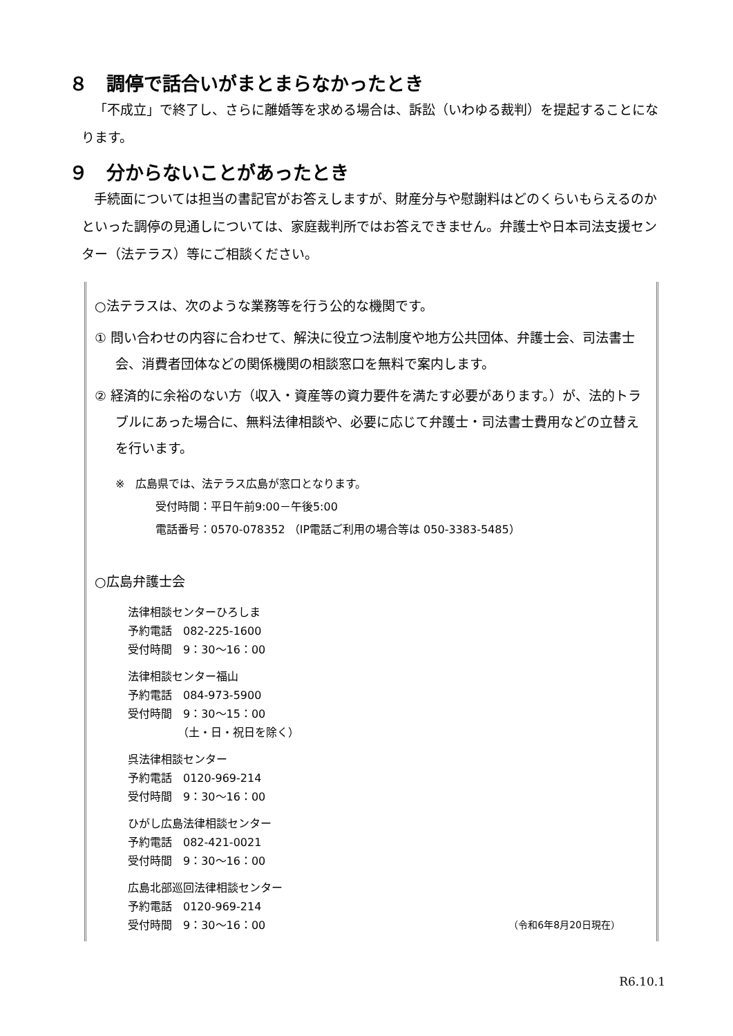８　調停で話合いがまとまらなかったとき
「不成立」で終了し、さらに離婚等を求める場合は、訴訟（いわゆる裁判）を提起することになります。
９　分からないことがあったとき
手続面については担当の書記官がお答えしますが、財産分与や慰謝料はどのくらいもらえるのかといった調停の見通しについては、家庭裁判所ではお答えできません。弁護士や日本司法支援センター（法テラス）等にご相談ください。
○法テラスは、次のような業務等を行う公的な機関です。
① 問い合わせの内容に合わせて、解決に役立つ法制度や地方公共団体、弁護士会、司法書士会、消費者団体などの関係機関の相談窓口を無料で案内します。
② 経済的に余裕のない方（収入・資産等の資力要件を満たす必要があります。）が、法的トラブルにあった場合に、無料法律相談や、必要に応じて弁護士・司法書士費用などの立替えを行います。
※　広島県では、法テラス広島が窓口となります。
受付時間：平日午前9:00－午後5:00
電話番号：0570-078352 （IP電話ご利用の場合等は 050-3383-5485）
○広島弁護士会
法律相談センターひろしま
予約電話　082-225-1600
受付時間　9：30～16：00
法律相談センター福山
予約電話　084-973-5900
受付時間　9：30～15：00
　　　　　（土・日・祝日を除く）
呉法律相談センター
予約電話　0120-969-214
受付時間　9：30～16：00
ひがし広島法律相談センター
予約電話　082-421-0021
受付時間　9：30～16：00
広島北部巡回法律相談センター
予約電話　0120-969-214
受付時間　9：30～16：00 （令和6年8月20日現在）
R6.10.1